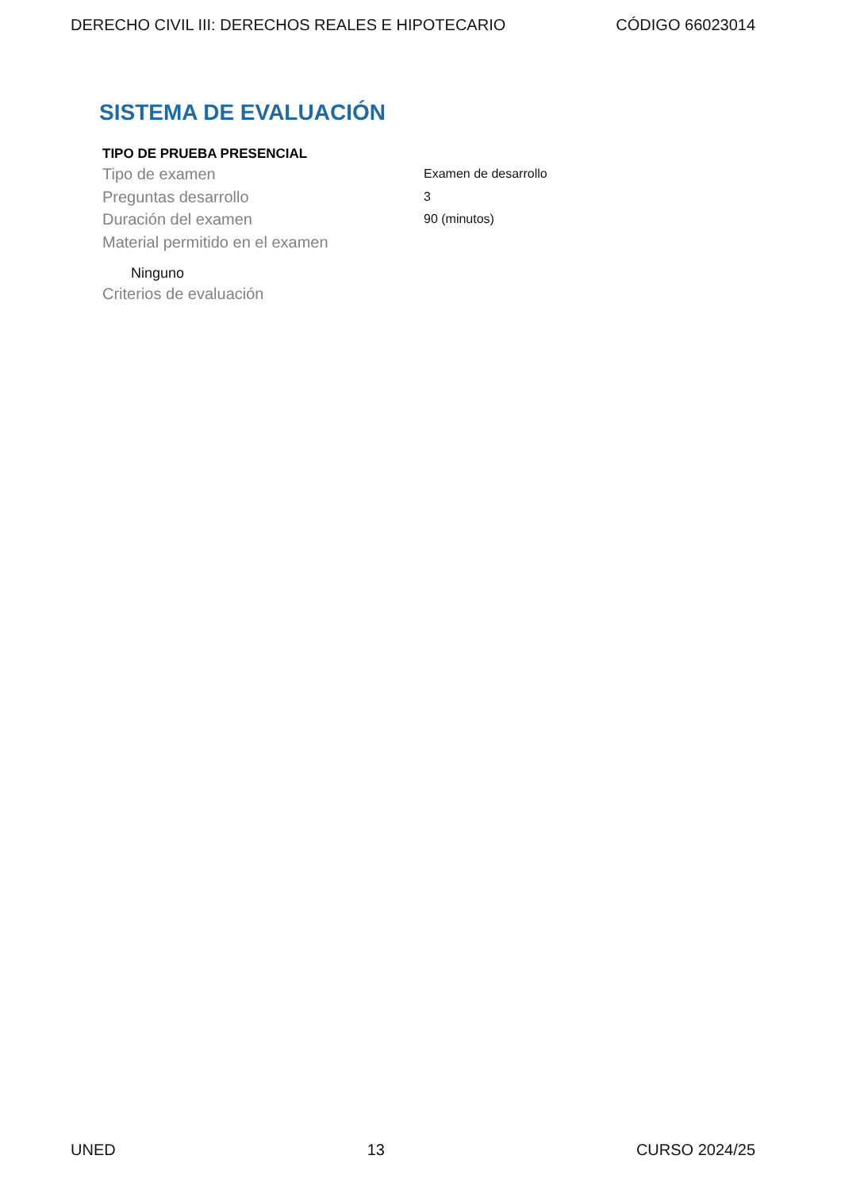DERECHO CIVIL III: DERECHOS REALES E HIPOTECARIO CÓDIGO 66023014
SISTEMA DE EVALUACIÓN
TIPO DE PRUEBA PRESENCIAL
Tipo de examen Examen de desarrollo
Preguntas desarrollo 3
Duración del examen 90 (minutos)
Material permitido en el examen
Ninguno
Criterios de evaluación
UNED 13 CURSO 2024/25